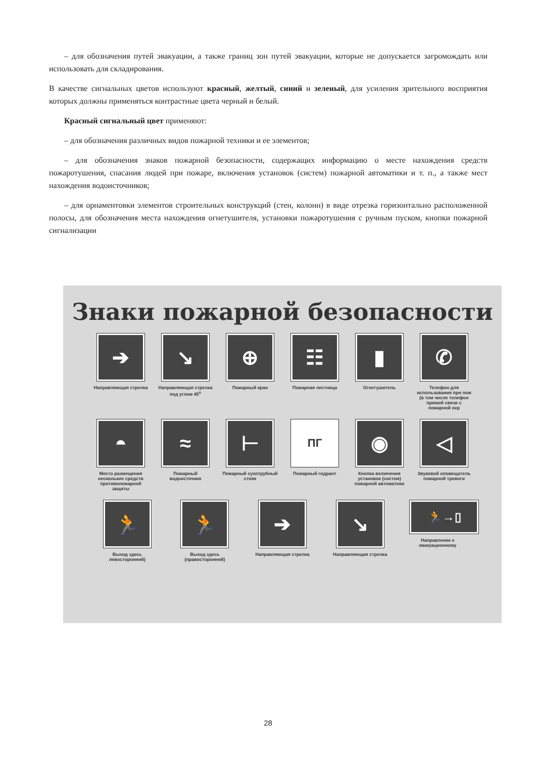– для обозначения путей эвакуации, а также границ зон путей эвакуации, которые не допускается загромождать или использовать для складирования.
В качестве сигнальных цветов используют красный, желтый, синий и зеленый, для усиления зрительного восприятия которых должны применяться контрастные цвета черный и белый.
Красный сигнальный цвет применяют:
– для обозначения различных видов пожарной техники и ее элементов;
– для обозначения знаков пожарной безопасности, содержащих информацию о месте нахождения средств пожаротушения, спасания людей при пожаре, включения установок (систем) пожарной автоматики и т. п., а также мест нахождения водоисточников;
– для орнаментовки элементов строительных конструкций (стен, колонн) в виде отрезка горизонтально расположенной полосы, для обозначения места нахождения огнетушителя, установки пожаротушения с ручным пуском, кнопки пожарной сигнализации
Знаки пожарной безопасности
➔
Направляющая стрелка
↘
Направляющая стрелка под углом 45<sup>о</sup>
⊕
Пожарный кран
☷
Пожарная лестница
▮
Огнетушитель
✆
Телефон для использования при пож (в том числе телефон прямой связи с пожарной охр
◓
Место размещения нескольких средств противопожарной защиты
≈
Пожарный водоисточник
⊢
Пожарный сухотрубный стояк
ПГ
Пожарный гидрант
◉
Кнопка включения установок (систем) пожарной автоматики
◁
Звуковой оповещатель пожарной тревоги
🏃
Выход здесь левосторонний)
🏃
Выход здесь (правосторонний)
➔
Направляющая стрелка
↘
Направляющая стрелка
🏃→▯
Направление к эвакуационному
28